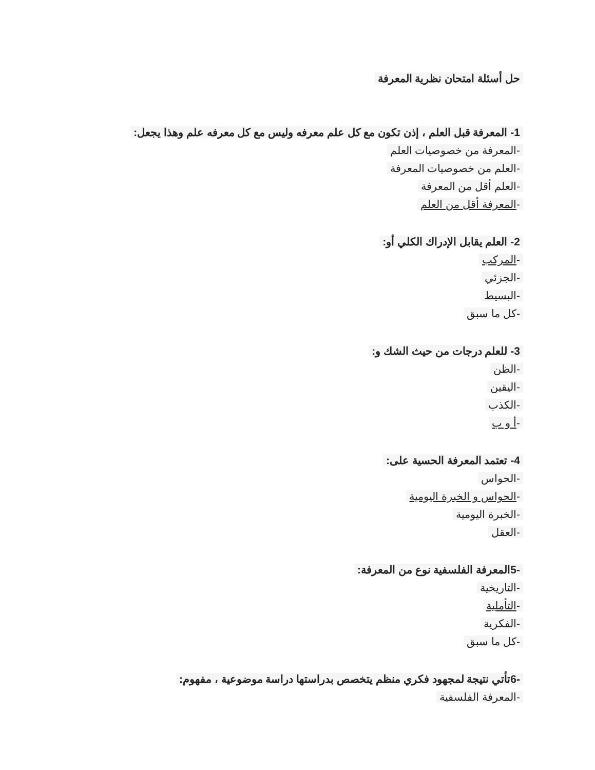حل أسئلة امتحان نظرية المعرفة
1- المعرفة قبل العلم ، إذن تكون مع كل علم معرفه وليس مع كل معرفه علم وهذا يجعل:
-المعرفة من خصوصيات العلم
-العلم من خصوصيات المعرفة
-العلم أقل من المعرفة
-المعرفة أقل من العلم
2- العلم يقابل الإدراك الكلي أو:
-المركب
-الجزئي
-البسيط
-كل ما سبق
3- للعلم درجات من حيث الشك و:
-الظن
-اليقين
-الكذب
-أ و ب
4- تعتمد المعرفة الحسية على:
-الحواس
-الحواس و الخبرة اليومية
-الخبرة اليومية
-العقل
-5المعرفة الفلسفية نوع من المعرفة:
-التاريخية
-التأملية
-الفكرية
-كل ما سبق
-6تأتي نتيجة لمجهود فكري منظم يتخصص بدراستها دراسة موضوعية ، مفهوم:
-المعرفة الفلسفية